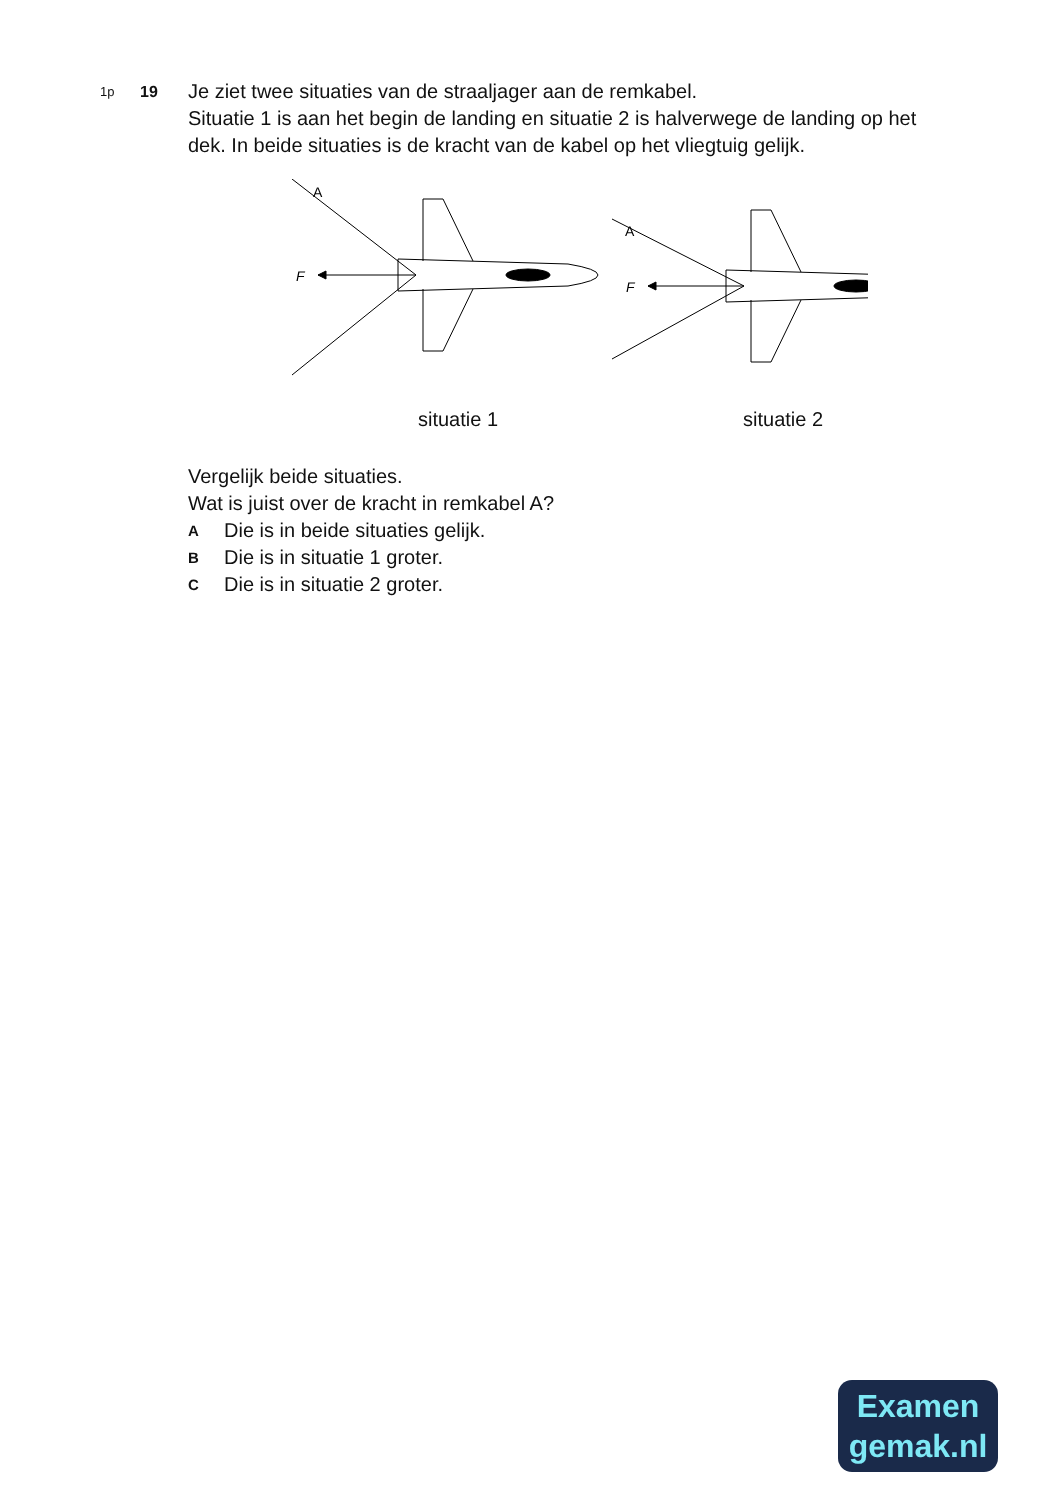1p
19
Je ziet twee situaties van de straaljager aan de remkabel.
Situatie 1 is aan het begin de landing en situatie 2 is halverwege de landing op het dek. In beide situaties is de kracht van de kabel op het vliegtuig gelijk.
A
F
A
F
situatie 1 situatie 2
Vergelijk beide situaties.
Wat is juist over de kracht in remkabel A?
A Die is in beide situaties gelijk.
B Die is in situatie 1 groter.
C Die is in situatie 2 groter.
Examen
gemak.nl